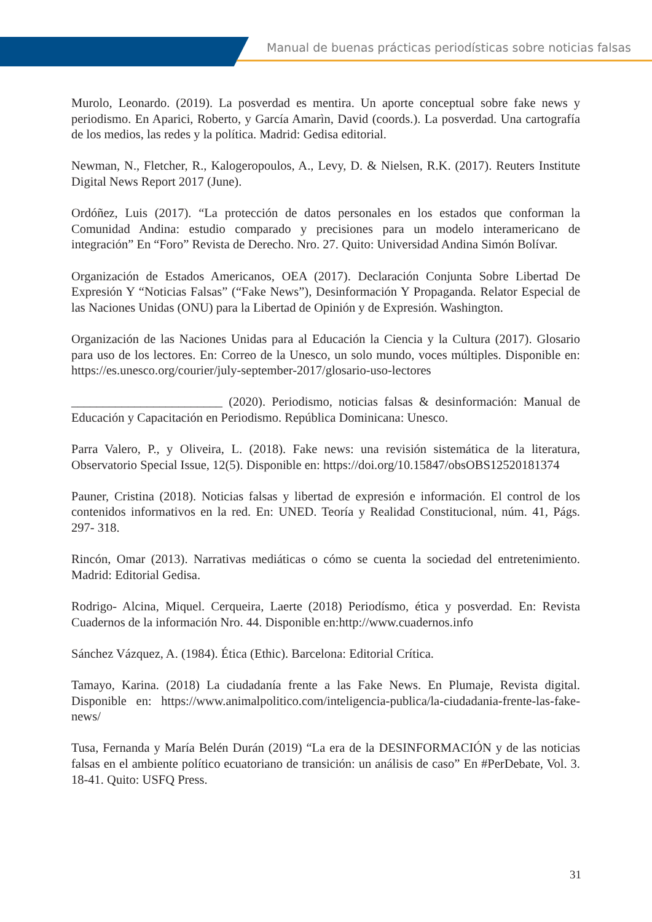Manual de buenas prácticas periodísticas sobre noticias falsas
Murolo, Leonardo. (2019). La posverdad es mentira. Un aporte conceptual sobre fake news y periodismo. En Aparici, Roberto, y García Amarìn, David (coords.). La posverdad. Una cartografía de los medios, las redes y la política. Madrid: Gedisa editorial.
Newman, N., Fletcher, R., Kalogeropoulos, A., Levy, D. & Nielsen, R.K. (2017). Reuters Institute Digital News Report 2017 (June).
Ordóñez, Luis (2017). “La protección de datos personales en los estados que conforman la Comunidad Andina: estudio comparado y precisiones para un modelo interamericano de integración” En “Foro” Revista de Derecho. Nro. 27. Quito: Universidad Andina Simón Bolívar.
Organización de Estados Americanos, OEA (2017). Declaración Conjunta Sobre Libertad De Expresión Y “Noticias Falsas” (“Fake News”), Desinformación Y Propaganda. Relator Especial de las Naciones Unidas (ONU) para la Libertad de Opinión y de Expresión. Washington.
Organización de las Naciones Unidas para al Educación la Ciencia y la Cultura (2017). Glosario para uso de los lectores. En: Correo de la Unesco, un solo mundo, voces múltiples. Disponible en: https://es.unesco.org/courier/july-september-2017/glosario-uso-lectores
________________________ (2020). Periodismo, noticias falsas & desinformación: Manual de Educación y Capacitación en Periodismo. República Dominicana: Unesco.
Parra Valero, P., y Oliveira, L. (2018). Fake news: una revisión sistemática de la literatura, Observatorio Special Issue, 12(5). Disponible en: https://doi.org/10.15847/obsOBS12520181374
Pauner, Cristina (2018). Noticias falsas y libertad de expresión e información. El control de los contenidos informativos en la red. En: UNED. Teoría y Realidad Constitucional, núm. 41, Págs. 297- 318.
Rincón, Omar (2013). Narrativas mediáticas o cómo se cuenta la sociedad del entretenimiento. Madrid: Editorial Gedisa.
Rodrigo- Alcina, Miquel. Cerqueira, Laerte (2018) Periodísmo, ética y posverdad. En: Revista Cuadernos de la información Nro. 44. Disponible en:http://www.cuadernos.info
Sánchez Vázquez, A. (1984). Ética (Ethic). Barcelona: Editorial Crítica.
Tamayo, Karina. (2018) La ciudadanía frente a las Fake News. En Plumaje, Revista digital. Disponible en: https://www.animalpolitico.com/inteligencia-publica/la-ciudadania-frente-las-fake-news/
Tusa, Fernanda y María Belén Durán (2019) “La era de la DESINFORMACIÓN y de las noticias falsas en el ambiente político ecuatoriano de transición: un análisis de caso” En #PerDebate, Vol. 3. 18-41. Quito: USFQ Press.
31